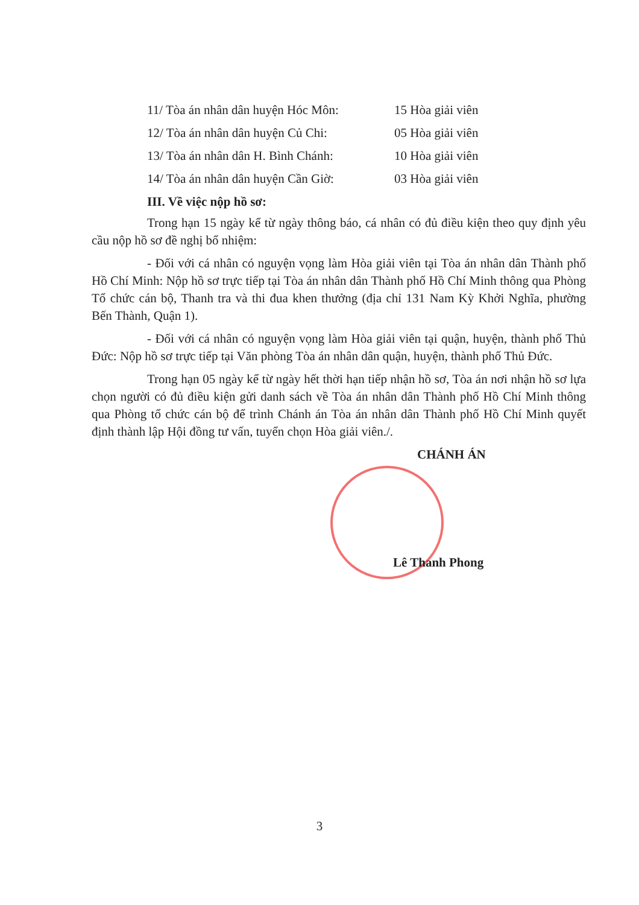11/ Tòa án nhân dân huyện Hóc Môn: 15 Hòa giải viên
12/ Tòa án nhân dân huyện Củ Chi: 05 Hòa giải viên
13/ Tòa án nhân dân H. Bình Chánh: 10 Hòa giải viên
14/ Tòa án nhân dân huyện Cần Giờ: 03 Hòa giải viên
III. Về việc nộp hồ sơ:
Trong hạn 15 ngày kể từ ngày thông báo, cá nhân có đủ điều kiện theo quy định yêu cầu nộp hồ sơ đề nghị bổ nhiệm:
- Đối với cá nhân có nguyện vọng làm Hòa giải viên tại Tòa án nhân dân Thành phố Hồ Chí Minh: Nộp hồ sơ trực tiếp tại Tòa án nhân dân Thành phố Hồ Chí Minh thông qua Phòng Tổ chức cán bộ, Thanh tra và thi đua khen thưởng (địa chỉ 131 Nam Kỳ Khởi Nghĩa, phường Bến Thành, Quận 1).
- Đối với cá nhân có nguyện vọng làm Hòa giải viên tại quận, huyện, thành phố Thủ Đức: Nộp hồ sơ trực tiếp tại Văn phòng Tòa án nhân dân quận, huyện, thành phố Thủ Đức.
Trong hạn 05 ngày kể từ ngày hết thời hạn tiếp nhận hồ sơ, Tòa án nơi nhận hồ sơ lựa chọn người có đủ điều kiện gửi danh sách về Tòa án nhân dân Thành phố Hồ Chí Minh thông qua Phòng tổ chức cán bộ để trình Chánh án Tòa án nhân dân Thành phố Hồ Chí Minh quyết định thành lập Hội đồng tư vấn, tuyển chọn Hòa giải viên./.
CHÁNH ÁN
Lê Thanh Phong
3